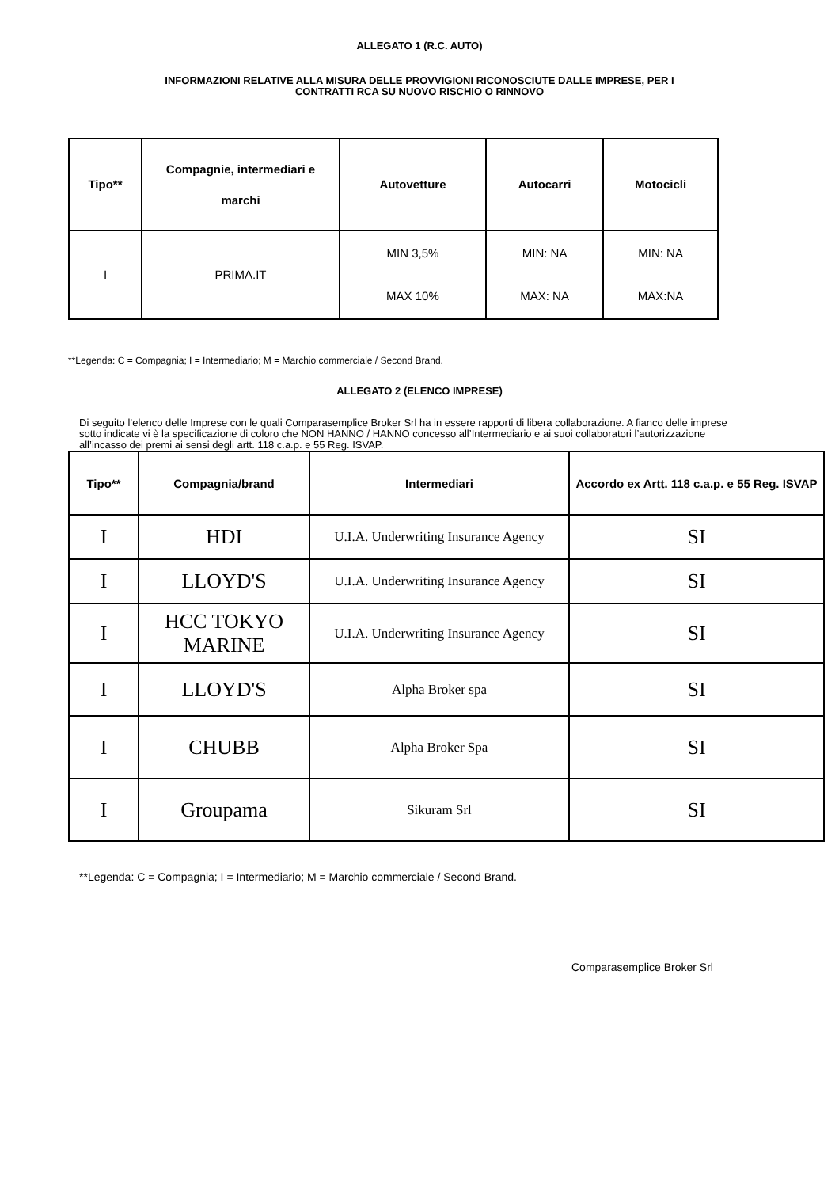ALLEGATO 1 (R.C. AUTO)
INFORMAZIONI RELATIVE ALLA MISURA DELLE PROVVIGIONI RICONOSCIUTE DALLE IMPRESE, PER I
CONTRATTI RCA SU NUOVO RISCHIO O RINNOVO
| Tipo** | Compagnie, intermediari e marchi | Autovetture | Autocarri | Motocicli |
| --- | --- | --- | --- | --- |
| I | PRIMA.IT | MIN 3,5% MAX 10% | MIN: NA MAX: NA | MIN: NA MAX:NA |
**Legenda: C = Compagnia; I = Intermediario; M = Marchio commerciale / Second Brand.
ALLEGATO 2 (ELENCO IMPRESE)
Di seguito l’elenco delle Imprese con le quali Comparasemplice Broker Srl ha in essere rapporti di libera collaborazione. A fianco delle imprese sotto indicate vi è la specificazione di coloro che NON HANNO / HANNO concesso all’Intermediario e ai suoi collaboratori l’autorizzazione all’incasso dei premi ai sensi degli artt. 118 c.a.p. e 55 Reg. ISVAP.
| Tipo** | Compagnia/brand | Intermediari | Accordo ex Artt. 118 c.a.p. e 55 Reg. ISVAP |
| --- | --- | --- | --- |
| I | HDI | U.I.A. Underwriting Insurance Agency | SI |
| I | LLOYD'S | U.I.A. Underwriting Insurance Agency | SI |
| I | HCC TOKYO MARINE | U.I.A. Underwriting Insurance Agency | SI |
| I | LLOYD'S | Alpha Broker spa | SI |
| I | CHUBB | Alpha Broker Spa | SI |
| I | Groupama | Sikuram Srl | SI |
**Legenda: C = Compagnia; I = Intermediario; M = Marchio commerciale / Second Brand.
Comparasemplice Broker Srl